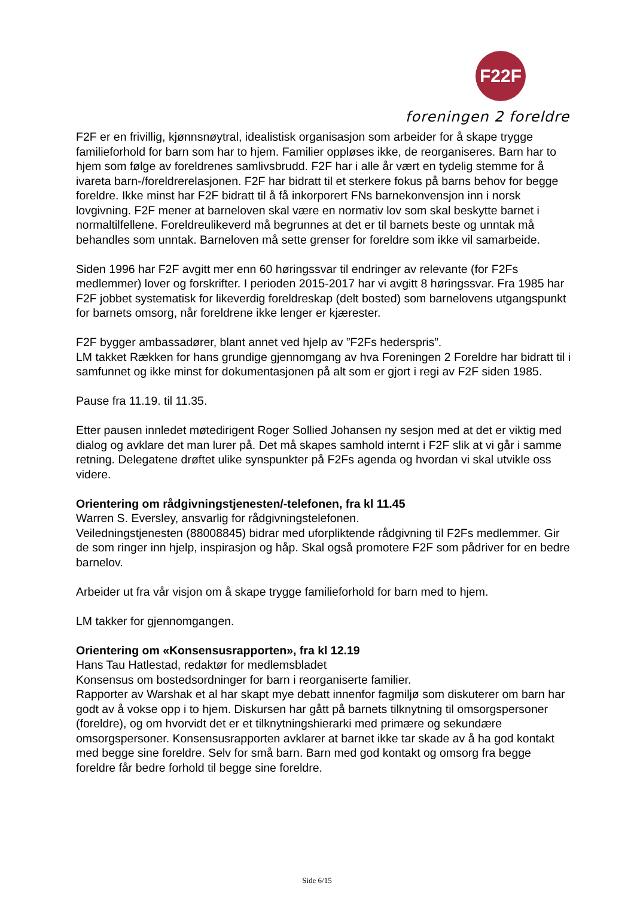F22F
foreningen 2 foreldre
F2F er en frivillig, kjønnsnøytral, idealistisk organisasjon som arbeider for å skape trygge familieforhold for barn som har to hjem. Familier oppløses ikke, de reorganiseres. Barn har to hjem som følge av foreldrenes samlivsbrudd. F2F har i alle år vært en tydelig stemme for å ivareta barn-/foreldrerelasjonen. F2F har bidratt til et sterkere fokus på barns behov for begge foreldre. Ikke minst har F2F bidratt til å få inkorporert FNs barnekonvensjon inn i norsk lovgivning. F2F mener at barneloven skal være en normativ lov som skal beskytte barnet i normaltilfellene. Foreldreulikeverd må begrunnes at det er til barnets beste og unntak må behandles som unntak. Barneloven må sette grenser for foreldre som ikke vil samarbeide.
Siden 1996 har F2F avgitt mer enn 60 høringssvar til endringer av relevante (for F2Fs medlemmer) lover og forskrifter. I perioden 2015-2017 har vi avgitt 8 høringssvar. Fra 1985 har F2F jobbet systematisk for likeverdig foreldreskap (delt bosted) som barnelovens utgangspunkt for barnets omsorg, når foreldrene ikke lenger er kjærester.
F2F bygger ambassadører, blant annet ved hjelp av ”F2Fs hederspris”.
LM takket Rækken for hans grundige gjennomgang av hva Foreningen 2 Foreldre har bidratt til i samfunnet og ikke minst for dokumentasjonen på alt som er gjort i regi av F2F siden 1985.
Pause fra 11.19. til 11.35.
Etter pausen innledet møtedirigent Roger Sollied Johansen ny sesjon med at det er viktig med dialog og avklare det man lurer på. Det må skapes samhold internt i F2F slik at vi går i samme retning. Delegatene drøftet ulike synspunkter på F2Fs agenda og hvordan vi skal utvikle oss videre.
Orientering om rådgivningstjenesten/-telefonen, fra kl 11.45
Warren S. Eversley, ansvarlig for rådgivningstelefonen.
Veiledningstjenesten (88008845) bidrar med uforpliktende rådgivning til F2Fs medlemmer. Gir de som ringer inn hjelp, inspirasjon og håp. Skal også promotere F2F som pådriver for en bedre barnelov.
Arbeider ut fra vår visjon om å skape trygge familieforhold for barn med to hjem.
LM takker for gjennomgangen.
Orientering om «Konsensusrapporten», fra kl 12.19
Hans Tau Hatlestad, redaktør for medlemsbladet
Konsensus om bostedsordninger for barn i reorganiserte familier.
Rapporter av Warshak et al har skapt mye debatt innenfor fagmiljø som diskuterer om barn har godt av å vokse opp i to hjem. Diskursen har gått på barnets tilknytning til omsorgspersoner (foreldre), og om hvorvidt det er et tilknytningshierarki med primære og sekundære omsorgspersoner. Konsensusrapporten avklarer at barnet ikke tar skade av å ha god kontakt med begge sine foreldre. Selv for små barn. Barn med god kontakt og omsorg fra begge foreldre får bedre forhold til begge sine foreldre.
Side 6/15